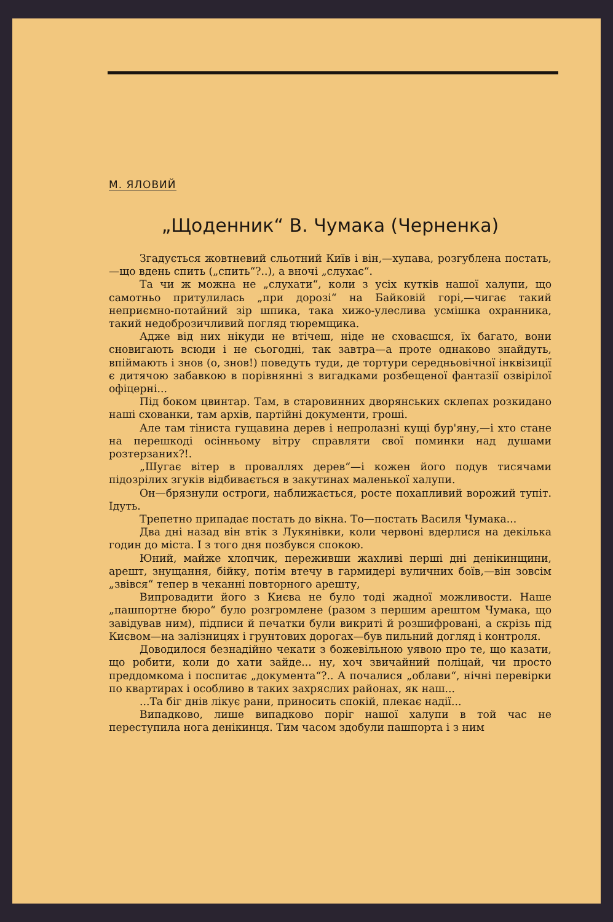М. ЯЛОВИЙ
„Щоденник“ В. Чумака (Черненка)
Згадується жовтневий сльотний Київ і він,—хупава, розгублена постать,—що вдень спить („спить“?..), а вночі „слухає“.
Та чи ж можна не „слухати“, коли з усіх кутків нашої халупи, що самотньо притулилась „при дорозі“ на Байковій горі,—чигає такий неприємно-потайний зір шпика, така хижо-улеслива усмішка охранника, такий недоброзичливий погляд тюремщика.
Адже від них нікуди не втічеш, ніде не сховаєшся, їх багато, вони сновигають всюди і не сьогодні, так завтра—а проте однаково знайдуть, впіймають і знов (о, знов!) поведуть туди, де тортури середньовічної інквізиції є дитячою забавкою в порівнянні з вигадками розбещеної фантазії озвірілої офіцерні...
Під боком цвинтар. Там, в старовинних дворянських склепах розкидано наші схованки, там архів, партійні документи, гроші.
Але там тіниста гущавина дерев і непролазні кущі бур'яну,—і хто стане на перешкоді осінньому вітру справляти свої поминки над душами розтерзаних?!.
„Шугає вітер в проваллях дерев“—і кожен його подув тисячами підозрілих згуків відбивається в закутинах маленької халупи.
Он—брязнули остроги, наближається, росте похапливий ворожий тупіт. Ідуть.
Трепетно припадає постать до вікна. То—постать Василя Чумака...
Два дні назад він втік з Лукянівки, коли червоні вдерлися на декілька годин до міста. І з того дня позбувся спокою.
Юний, майже хлопчик, переживши жахливі перші дні денікинщини, арешт, знущання, бійку, потім втечу в гармидері вуличних боїв,—він зовсім „звівся“ тепер в чеканні повторного арешту,
Випровадити його з Києва не було тоді жадної можливости. Наше „пашпортне бюро“ було розгромлене (разом з першим арештом Чумака, що завідував ним), підписи й печатки були викриті й розшифровані, а скрізь під Києвом—на залізницях і грунтових дорогах—був пильний догляд і контроля.
Доводилося безнадійно чекати з божевільною уявою про те, що казати, що робити, коли до хати зайде... ну, хоч звичайний поліцай, чи просто преддомкома і поспитає „документа“?.. А почалися „облави“, нічні перевірки по квартирах і особливо в таких захряслих районах, як наш...
...Та біг днів лікує рани, приносить спокій, плекає надії...
Випадково, лише випадково поріг нашої халупи в той час не переступила нога денікинця. Тим часом здобули пашпорта і з ним